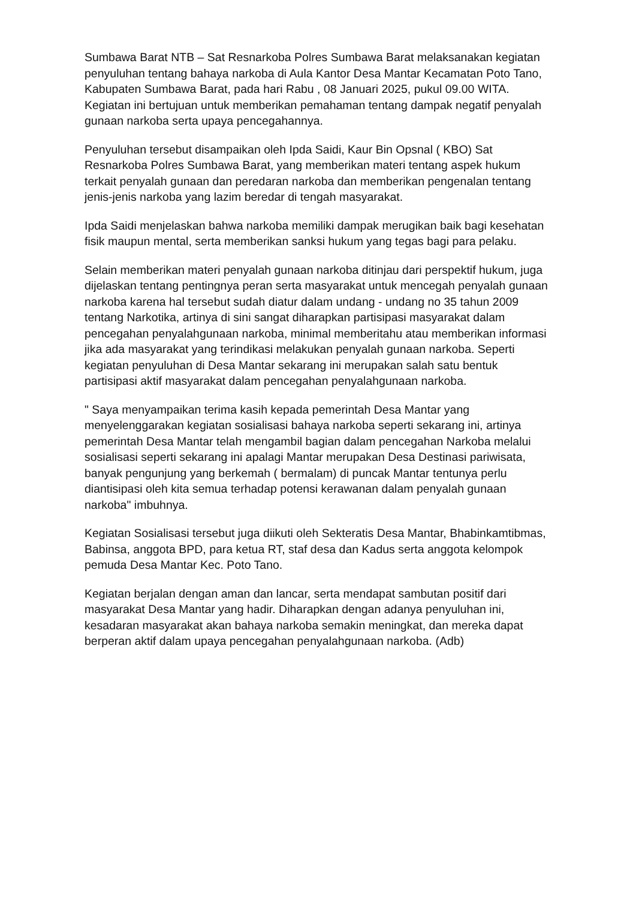Sumbawa Barat NTB – Sat Resnarkoba Polres Sumbawa Barat melaksanakan kegiatan penyuluhan tentang bahaya narkoba di Aula Kantor Desa Mantar Kecamatan Poto Tano, Kabupaten Sumbawa Barat, pada hari Rabu , 08 Januari 2025, pukul 09.00 WITA. Kegiatan ini bertujuan untuk memberikan pemahaman tentang dampak negatif penyalah gunaan narkoba serta upaya pencegahannya.
Penyuluhan tersebut disampaikan oleh Ipda Saidi, Kaur Bin Opsnal ( KBO) Sat Resnarkoba Polres Sumbawa Barat, yang memberikan materi tentang aspek hukum terkait penyalah gunaan dan peredaran narkoba dan memberikan pengenalan tentang jenis-jenis narkoba yang lazim beredar di tengah masyarakat.
Ipda Saidi menjelaskan bahwa narkoba memiliki dampak merugikan baik bagi kesehatan fisik maupun mental, serta memberikan sanksi hukum yang tegas bagi para pelaku.
Selain memberikan materi penyalah gunaan narkoba ditinjau dari perspektif hukum, juga dijelaskan tentang pentingnya peran serta masyarakat untuk mencegah penyalah gunaan narkoba karena hal tersebut sudah diatur dalam undang - undang no 35 tahun 2009 tentang Narkotika, artinya di sini sangat diharapkan partisipasi masyarakat dalam pencegahan penyalahgunaan narkoba, minimal memberitahu atau memberikan informasi jika ada masyarakat yang terindikasi melakukan penyalah gunaan narkoba. Seperti kegiatan penyuluhan di Desa Mantar sekarang ini merupakan salah satu bentuk partisipasi aktif masyarakat dalam pencegahan penyalahgunaan narkoba.
" Saya menyampaikan terima kasih kepada pemerintah Desa Mantar yang menyelenggarakan kegiatan sosialisasi bahaya narkoba seperti sekarang ini, artinya pemerintah Desa Mantar telah mengambil bagian dalam pencegahan Narkoba melalui sosialisasi seperti sekarang ini apalagi Mantar merupakan Desa Destinasi pariwisata, banyak pengunjung yang berkemah ( bermalam) di puncak Mantar tentunya perlu diantisipasi oleh kita semua terhadap potensi kerawanan dalam penyalah gunaan narkoba" imbuhnya.
Kegiatan Sosialisasi tersebut juga diikuti oleh Sekteratis Desa Mantar, Bhabinkamtibmas, Babinsa, anggota BPD, para ketua RT, staf desa dan Kadus serta anggota kelompok pemuda Desa Mantar Kec. Poto Tano.
Kegiatan berjalan dengan aman dan lancar, serta mendapat sambutan positif dari masyarakat Desa Mantar yang hadir. Diharapkan dengan adanya penyuluhan ini, kesadaran masyarakat akan bahaya narkoba semakin meningkat, dan mereka dapat berperan aktif dalam upaya pencegahan penyalahgunaan narkoba. (Adb)